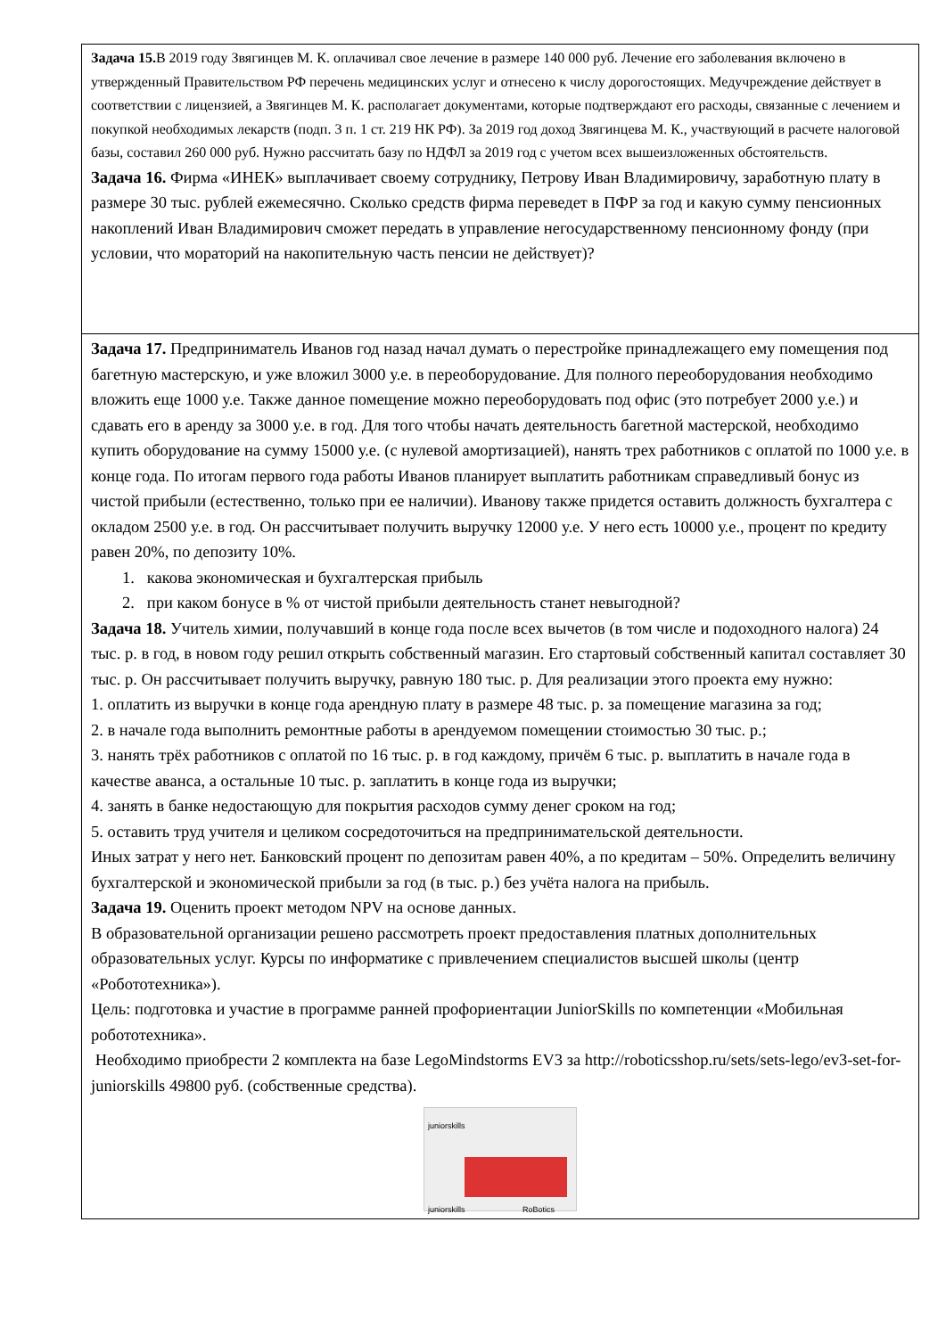| Задача 15. В 2019 году Звягинцев М. К. оплачивал свое лечение в размере 140 000 руб. Лечение его заболевания включено в утвержденный Правительством РФ перечень медицинских услуг и отнесено к числу дорогостоящих. Медучреждение действует в соответствии с лицензией, а Звягинцев М. К. располагает документами, которые подтверждают его расходы, связанные с лечением и покупкой необходимых лекарств (подп. 3 п. 1 ст. 219 НК РФ). За 2019 год доход Звягинцева М. К., участвующий в расчете налоговой базы, составил 260 000 руб. Нужно рассчитать базу по НДФЛ за 2019 год с учетом всех вышеизложенных обстоятельств. Задача 16. Фирма «ИНЕК» выплачивает своему сотруднику, Петрову Иван Владимировичу, заработную плату в размере 30 тыс. рублей ежемесячно. Сколько средств фирма переведет в ПФР за год и какую сумму пенсионных накоплений Иван Владимирович сможет передать в управление негосударственному пенсионному фонду (при условии, что мораторий на накопительную часть пенсии не действует)? |
| Задача 17. Предприниматель Иванов год назад начал думать о перестройке принадлежащего ему помещения под багетную мастерскую, и уже вложил 3000 у.е. в переоборудование. Для полного переоборудования необходимо вложить еще 1000 у.е. Также данное помещение можно переоборудовать под офис (это потребует 2000 у.е.) и сдавать его в аренду за 3000 у.е. в год. Для того чтобы начать деятельность багетной мастерской, необходимо купить оборудование на сумму 15000 у.е. (с нулевой амортизацией), нанять трех работников с оплатой по 1000 у.е. в конце года. По итогам первого года работы Иванов планирует выплатить работникам справедливый бонус из чистой прибыли (естественно, только при ее наличии). Иванову также придется оставить должность бухгалтера с окладом 2500 у.е. в год. Он рассчитывает получить выручку 12000 у.е. У него есть 10000 у.е., процент по кредиту равен 20%, по депозиту 10%. 1. какова экономическая и бухгалтерская прибыль 2. при каком бонусе в % от чистой прибыли деятельность станет невыгодной? Задача 18. Учитель химии, получавший в конце года после всех вычетов (в том числе и подоходного налога) 24 тыс. р. в год, в новом году решил открыть собственный магазин. Его стартовый собственный капитал составляет 30 тыс. р. Он рассчитывает получить выручку, равную 180 тыс. р. Для реализации этого проекта ему нужно: 1. оплатить из выручки в конце года арендную плату в размере 48 тыс. р. за помещение магазина за год; 2. в начале года выполнить ремонтные работы в арендуемом помещении стоимостью 30 тыс. р.; 3. нанять трёх работников с оплатой по 16 тыс. р. в год каждому, причём 6 тыс. р. выплатить в начале года в качестве аванса, а остальные 10 тыс. р. заплатить в конце года из выручки; 4. занять в банке недостающую для покрытия расходов сумму денег сроком на год; 5. оставить труд учителя и целиком сосредоточиться на предпринимательской деятельности. Иных затрат у него нет. Банковский процент по депозитам равен 40%, а по кредитам – 50%. Определить величину бухгалтерской и экономической прибыли за год (в тыс. р.) без учёта налога на прибыль. Задача 19. Оценить проект методом NPV на основе данных. В образовательной организации решено рассмотреть проект предоставления платных дополнительных образовательных услуг. Курсы по информатике с привлечением специалистов высшей школы (центр «Робототехника»). Цель: подготовка и участие в программе ранней профориентации JuniorSkills по компетенции «Мобильная робототехника». Необходимо приобрести 2 комплекта на базе LegoMindstorms EV3 за http://roboticsshop.ru/sets/sets-lego/ev3-set-for-juniorskills 49800 руб. (собственные средства). juniorskills juniorskills RoBotics |